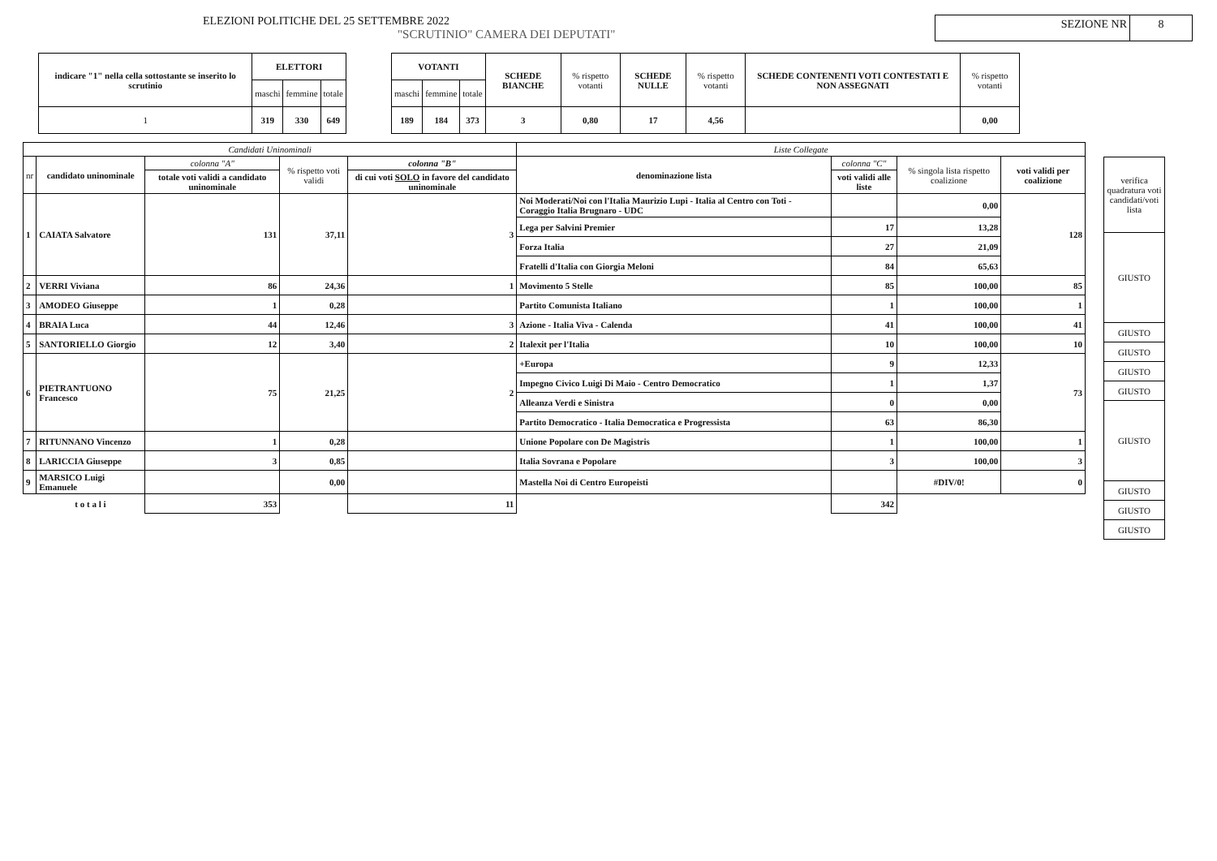ELEZIONI POLITICHE DEL 25 SETTEMBRE 2022
"SCRUTINIO" CAMERA DEI DEPUTATI"
SEZIONE NR 8
| indicare "1" nella cella sottostante se inserito lo scrutinio | ELETTORI | | |
| --- | --- | --- | --- |
| | maschi | femmine | totale |
| 1 | 319 | 330 | 649 |
| VOTANTI | | | SCHEDE BIANCHE | % rispetto votanti | SCHEDE NULLE | % rispetto votanti | SCHEDE CONTENENTI VOTI CONTESTATI E NON ASSEGNATI | % rispetto votanti |
| --- | --- | --- | --- | --- | --- | --- | --- | --- |
| maschi | femmine | totale | | | | | | |
| 189 | 184 | 373 | 3 | 0,80 | 17 | 4,56 | | 0,00 |
| Candidati Uninominali | | | | | Liste Collegate | | | |
| --- | --- | --- | --- | --- | --- | --- | --- | --- |
| nr | candidato uninominale | colonna "A" | % rispetto voti validi | colonna "B" | denominazione lista | colonna "C" | % singola lista rispetto coalizione | voti validi per coalizione |
| | | totale voti validi a candidato uninominale | | di cui voti SOLO in favore del candidato uninominale | | voti validi alle liste | | |
| 1 | CAIATA Salvatore | 131 | 37,11 | 3 | Noi Moderati/Noi con l'Italia Maurizio Lupi - Italia al Centro con Toti - Coraggio Italia Brugnaro - UDC | | 0,00 | 128 |
| | | | | | Lega per Salvini Premier | 17 | 13,28 | |
| | | | | | Forza Italia | 27 | 21,09 | |
| | | | | | Fratelli d'Italia con Giorgia Meloni | 84 | 65,63 | |
| 2 | VERRI Viviana | 86 | 24,36 | 1 | Movimento 5 Stelle | 85 | 100,00 | 85 |
| 3 | AMODEO Giuseppe | 1 | 0,28 | | Partito Comunista Italiano | 1 | 100,00 | 1 |
| 4 | BRAIA Luca | 44 | 12,46 | 3 | Azione - Italia Viva - Calenda | 41 | 100,00 | 41 |
| 5 | SANTORIELLO Giorgio | 12 | 3,40 | 2 | Italexit per l'Italia | 10 | 100,00 | 10 |
| 6 | PIETRANTUONO Francesco | 75 | 21,25 | 2 | +Europa | 9 | 12,33 | 73 |
| | | | | | Impegno Civico Luigi Di Maio - Centro Democratico | 1 | 1,37 | |
| | | | | | Alleanza Verdi e Sinistra | 0 | 0,00 | |
| | | | | | Partito Democratico - Italia Democratica e Progressista | 63 | 86,30 | |
| 7 | RITUNNANO Vincenzo | 1 | 0,28 | | Unione Popolare con De Magistris | 1 | 100,00 | 1 |
| 8 | LARICCIA Giuseppe | 3 | 0,85 | | Italia Sovrana e Popolare | 3 | 100,00 | 3 |
| 9 | MARSICO Luigi Emanuele | | 0,00 | | Mastella Noi di Centro Europeisti | | #DIV/0! | 0 |
| | t o t a l i | 353 | | 11 | | 342 | | |
| verifica quadratura voti candidati/voti lista |
| --- |
| GIUSTO |
| GIUSTO |
| GIUSTO |
| GIUSTO |
| GIUSTO |
| GIUSTO |
| GIUSTO |
| GIUSTO |
| GIUSTO |